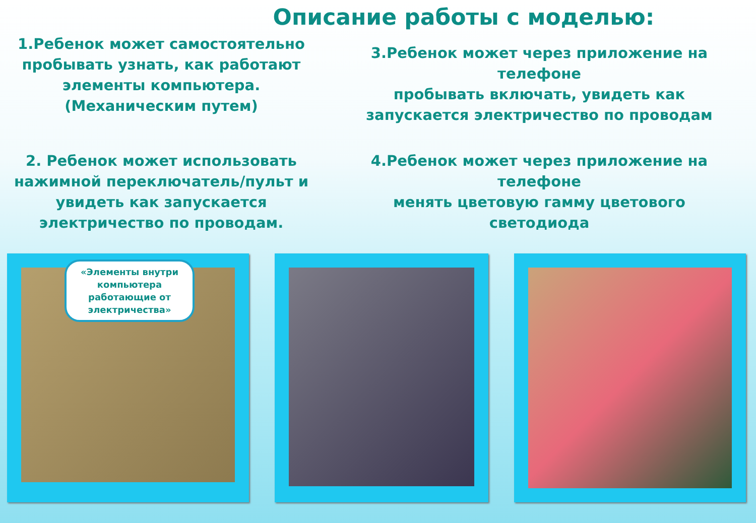Описание работы с моделью:
1.Ребенок может самостоятельно
пробывать узнать, как работают
элементы компьютера.
(Механическим путем)
3.Ребенок может через приложение на
телефоне
пробывать включать, увидеть как
запускается электричество по проводам
2. Ребенок может использовать
нажимной переключатель/пульт и
увидеть как запускается
электричество по проводам.
4.Ребенок может через приложение на
телефоне
менять цветовую гамму цветового
светодиода
«Элементы внутри компьютера работающие от электричества»